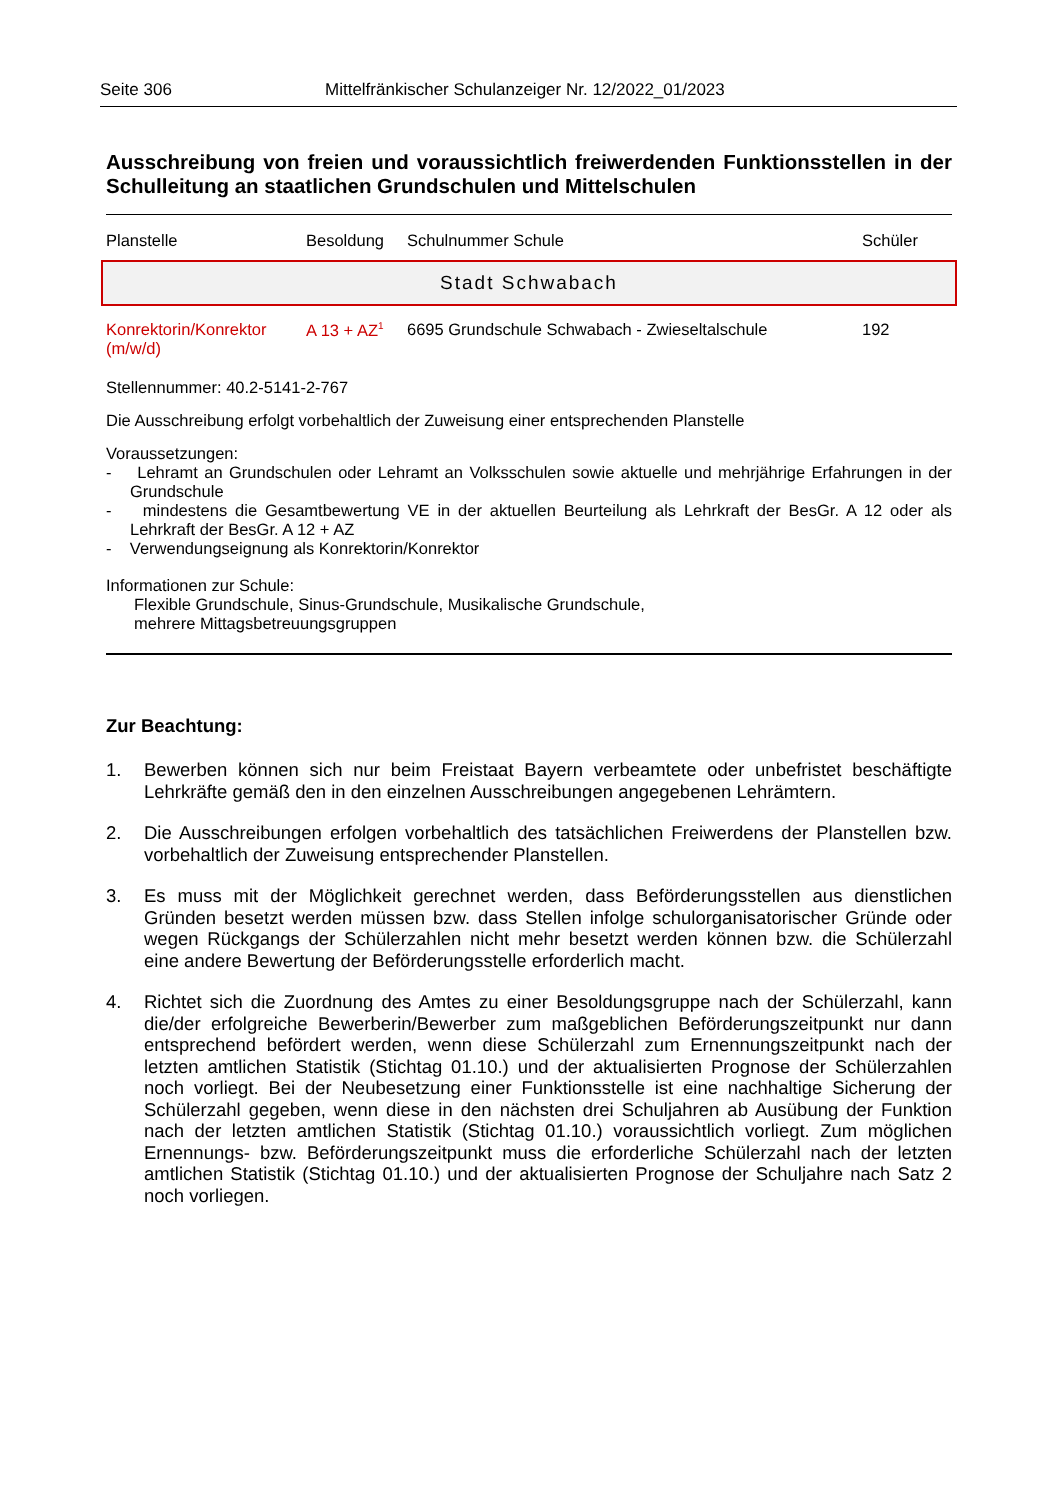Seite 306 Mittelfränkischer Schulanzeiger Nr. 12/2022_01/2023
Ausschreibung von freien und voraussichtlich freiwerdenden Funktionsstellen in der Schulleitung an staatlichen Grundschulen und Mittelschulen
| Planstelle | Besoldung | Schulnummer Schule | Schüler |
| --- | --- | --- | --- |
Stadt Schwabach
| Konrektorin/Konrektor (m/w/d) | A 13 + AZ<sup>1</sup> | 6695 Grundschule Schwabach - Zwieseltalschule | 192 |
Stellennummer: 40.2-5141-2-767
Die Ausschreibung erfolgt vorbehaltlich der Zuweisung einer entsprechenden Planstelle
Voraussetzungen:
- Lehramt an Grundschulen oder Lehramt an Volksschulen sowie aktuelle und mehrjährige Erfahrungen in der Grundschule
- mindestens die Gesamtbewertung VE in der aktuellen Beurteilung als Lehrkraft der BesGr. A 12 oder als Lehrkraft der BesGr. A 12 + AZ
- Verwendungseignung als Konrektorin/Konrektor
Informationen zur Schule:
Flexible Grundschule, Sinus-Grundschule, Musikalische Grundschule,
mehrere Mittagsbetreuungsgruppen
Zur Beachtung:
1. Bewerben können sich nur beim Freistaat Bayern verbeamtete oder unbefristet beschäftigte Lehrkräfte gemäß den in den einzelnen Ausschreibungen angegebenen Lehrämtern.
2. Die Ausschreibungen erfolgen vorbehaltlich des tatsächlichen Freiwerdens der Planstellen bzw. vorbehaltlich der Zuweisung entsprechender Planstellen.
3. Es muss mit der Möglichkeit gerechnet werden, dass Beförderungsstellen aus dienstlichen Gründen besetzt werden müssen bzw. dass Stellen infolge schulorganisatorischer Gründe oder wegen Rückgangs der Schülerzahlen nicht mehr besetzt werden können bzw. die Schülerzahl eine andere Bewertung der Beförderungsstelle erforderlich macht.
4. Richtet sich die Zuordnung des Amtes zu einer Besoldungsgruppe nach der Schülerzahl, kann die/der erfolgreiche Bewerberin/Bewerber zum maßgeblichen Beförderungszeitpunkt nur dann entsprechend befördert werden, wenn diese Schülerzahl zum Ernennungszeitpunkt nach der letzten amtlichen Statistik (Stichtag 01.10.) und der aktualisierten Prognose der Schülerzahlen noch vorliegt. Bei der Neubesetzung einer Funktionsstelle ist eine nachhaltige Sicherung der Schülerzahl gegeben, wenn diese in den nächsten drei Schuljahren ab Ausübung der Funktion nach der letzten amtlichen Statistik (Stichtag 01.10.) voraussichtlich vorliegt. Zum möglichen Ernennungs- bzw. Beförderungszeitpunkt muss die erforderliche Schülerzahl nach der letzten amtlichen Statistik (Stichtag 01.10.) und der aktualisierten Prognose der Schuljahre nach Satz 2 noch vorliegen.